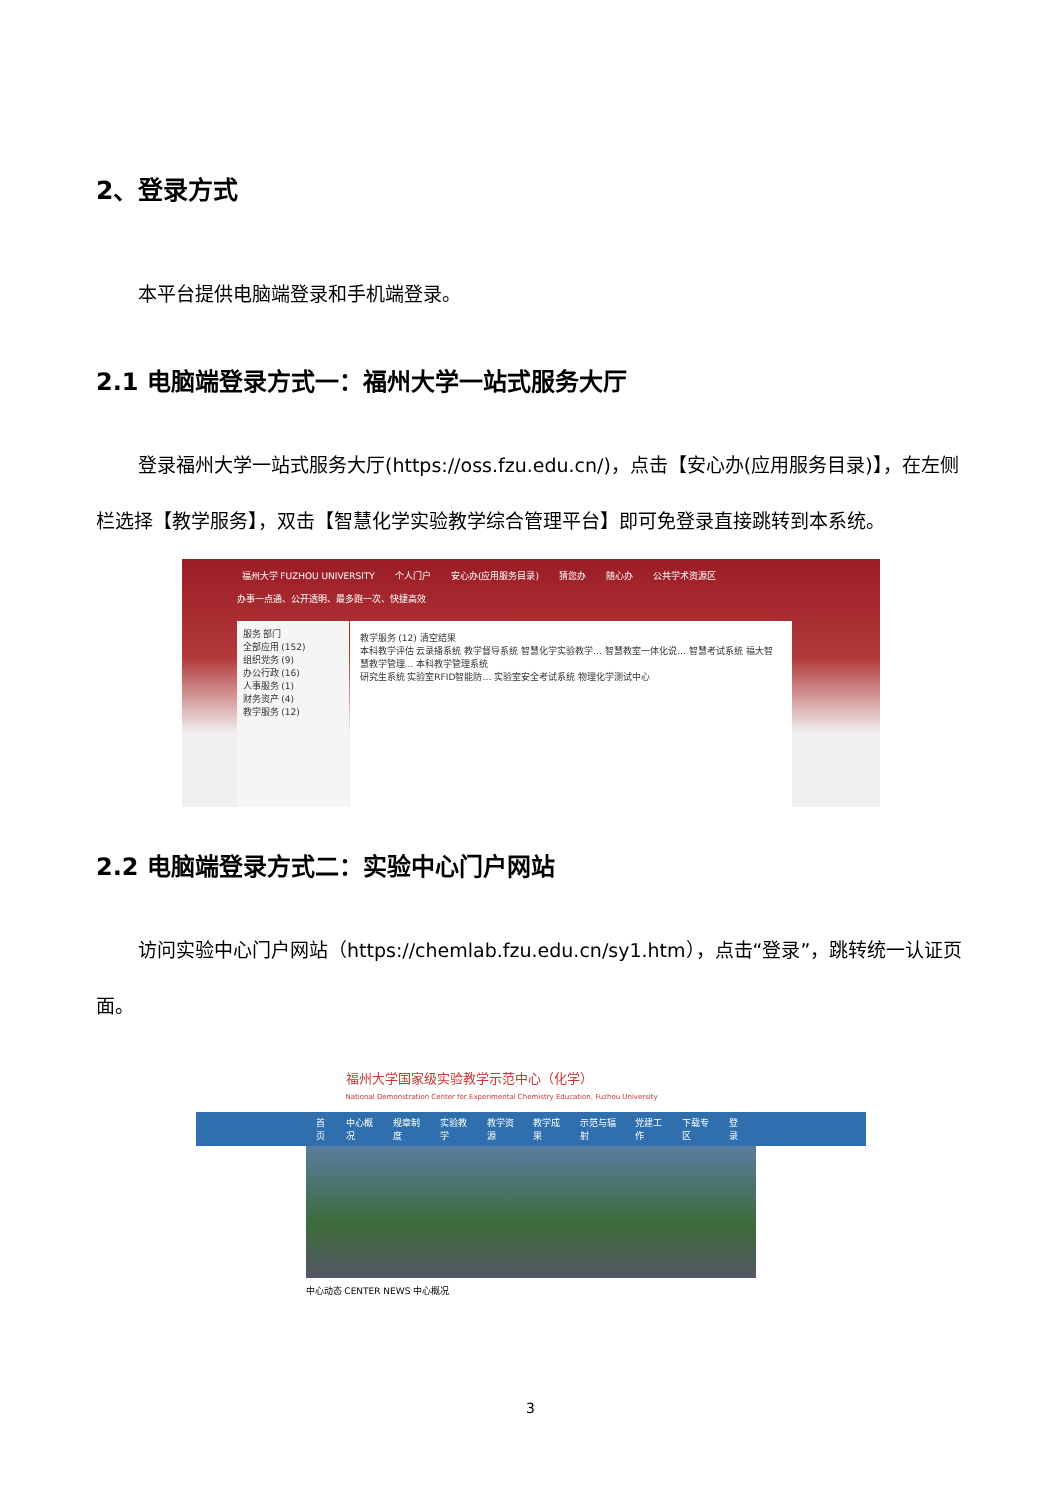2、登录方式
本平台提供电脑端登录和手机端登录。
2.1 电脑端登录方式一：福州大学一站式服务大厅
登录福州大学一站式服务大厅(https://oss.fzu.edu.cn/)，点击【安心办(应用服务目录)】，在左侧栏选择【教学服务】，双击【智慧化学实验教学综合管理平台】即可免登录直接跳转到本系统。
福州大学 FUZHOU UNIVERSITY 个人门户 安心办(应用服务目录) 猜您办 随心办 公共学术资源区
办事一点通、公开透明、最多跑一次、快捷高效
服务 部门
全部应用 (152)
组织党务 (9)
办公行政 (16)
人事服务 (1)
财务资产 (4)
教学服务 (12)
教学服务 (12) 清空结果
本科教学评估 云录播系统 教学督导系统 智慧化学实验教学… 智慧教室一体化说… 智慧考试系统 福大智慧教学管理… 本科教学管理系统
研究生系统 实验室RFID智能防… 实验室安全考试系统 物理化学测试中心
2.2 电脑端登录方式二：实验中心门户网站
访问实验中心门户网站（https://chemlab.fzu.edu.cn/sy1.htm），点击“登录”，跳转统一认证页面。
福州大学国家级实验教学示范中心（化学）
National Demonstration Center for Experimental Chemistry Education, Fuzhou University
首页 中心概况 规章制度 实验教学 教学资源 教学成果 示范与辐射 党建工作 下载专区 登录
中心动态 CENTER NEWS 中心概况
3